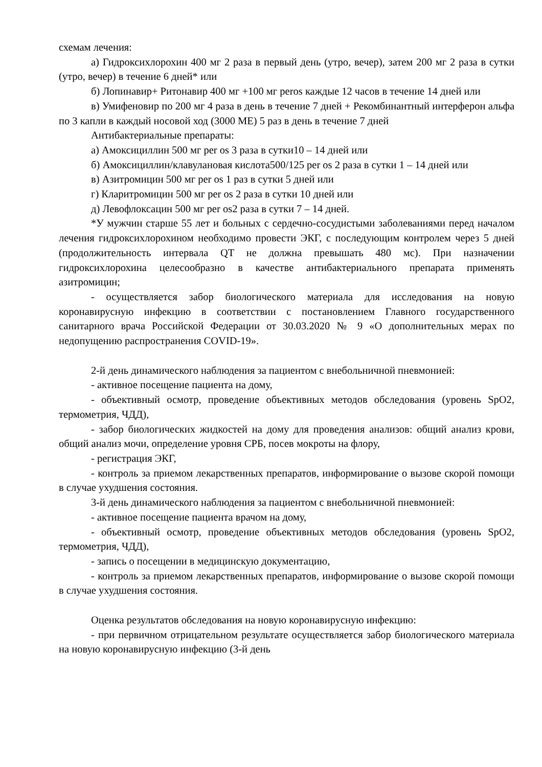схемам лечения:
а) Гидроксихлорохин 400 мг 2 раза в первый день (утро, вечер), затем 200 мг 2 раза в сутки (утро, вечер) в течение 6 дней* или
б) Лопинавир+ Ритонавир 400 мг +100 мг peros каждые 12 часов в течение 14 дней или
в) Умифеновир по 200 мг 4 раза в день в течение 7 дней + Рекомбинантный интерферон альфа по 3 капли в каждый носовой ход (3000 МЕ) 5 раз в день в течение 7 дней
Антибактериальные препараты:
а) Амоксициллин 500 мг per os 3 раза в сутки10 – 14 дней или
б) Амоксициллин/клавулановая кислота500/125 per os 2 раза в сутки 1 – 14 дней или
в) Азитромицин 500 мг per os 1 раз в сутки 5 дней или
г) Кларитромицин 500 мг per os 2 раза в сутки 10 дней или
д) Левофлоксацин 500 мг per os2 раза в сутки 7 – 14 дней.
*У мужчин старше 55 лет и больных с сердечно-сосудистыми заболеваниями перед началом лечения гидроксихлорохином необходимо провести ЭКГ, с последующим контролем через 5 дней (продолжительность интервала QT не должна превышать 480 мс). При назначении гидроксихлорохина целесообразно в качестве антибактериального препарата применять азитромицин;
- осуществляется забор биологического материала для исследования на новую коронавирусную инфекцию в соответствии с постановлением Главного государственного санитарного врача Российской Федерации от 30.03.2020 № 9 «О дополнительных мерах по недопущению распространения COVID-19».
2-й день динамического наблюдения за пациентом с внебольничной пневмонией:
- активное посещение пациента на дому,
- объективный осмотр, проведение объективных методов обследования (уровень SpO2, термометрия, ЧДД),
- забор биологических жидкостей на дому для проведения анализов: общий анализ крови, общий анализ мочи, определение уровня СРБ, посев мокроты на флору,
- регистрация ЭКГ,
- контроль за приемом лекарственных препаратов, информирование о вызове скорой помощи в случае ухудшения состояния.
3-й день динамического наблюдения за пациентом с внебольничной пневмонией:
- активное посещение пациента врачом на дому,
- объективный осмотр, проведение объективных методов обследования (уровень SpO2, термометрия, ЧДД),
- запись о посещении в медицинскую документацию,
- контроль за приемом лекарственных препаратов, информирование о вызове скорой помощи в случае ухудшения состояния.
Оценка результатов обследования на новую коронавирусную инфекцию:
- при первичном отрицательном результате осуществляется забор биологического материала на новую коронавирусную инфекцию (3-й день